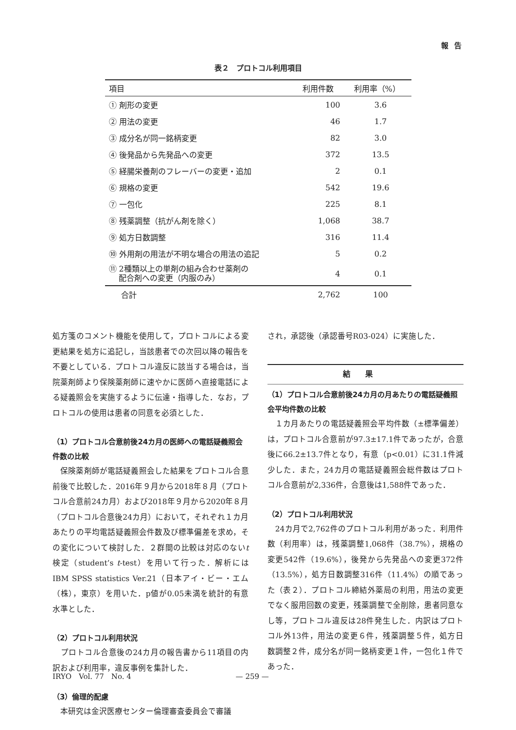報告
表２　プロトコル利用項目
| 項目 | 利用件数 | 利用率（%） |
| --- | --- | --- |
| ① 剤形の変更 | 100 | 3.6 |
| ② 用法の変更 | 46 | 1.7 |
| ③ 成分名が同一銘柄変更 | 82 | 3.0 |
| ④ 後発品から先発品への変更 | 372 | 13.5 |
| ⑤ 経腸栄養剤のフレーバーの変更・追加 | 2 | 0.1 |
| ⑥ 規格の変更 | 542 | 19.6 |
| ⑦ 一包化 | 225 | 8.1 |
| ⑧ 残薬調整（抗がん剤を除く） | 1,068 | 38.7 |
| ⑨ 処方日数調整 | 316 | 11.4 |
| ⑩ 外用剤の用法が不明な場合の用法の追記 | 5 | 0.2 |
| ⑪ 2種類以上の単剤の組み合わせ薬剤の 配合剤への変更（内服のみ） | 4 | 0.1 |
| 合計 | 2,762 | 100 |
処方箋のコメント機能を使用して，プロトコルによる変更結果を処方に追記し，当該患者での次回以降の報告を不要としている．プロトコル違反に該当する場合は，当院薬剤師より保険薬剤師に速やかに医師へ直接電話による疑義照会を実施するように伝達・指導した．なお，プロトコルの使用は患者の同意を必須とした．
（1）プロトコル合意前後24カ月の医師への電話疑義照会件数の比較
　保険薬剤師が電話疑義照会した結果をプロトコル合意前後で比較した．2016年９月から2018年８月（プロトコル合意前24カ月）および2018年９月から2020年８月（プロトコル合意後24カ月）において，それぞれ１カ月あたりの平均電話疑義照会件数及び標準偏差を求め，その変化について検討した．２群間の比較は対応のないt検定（student’s t-test）を用いて行った．解析にはIBM SPSS statistics Ver.21（日本アイ・ビー・エム（株），東京）を用いた．p値が0.05未満を統計的有意水準とした．
（2）プロトコル利用状況
　プロトコル合意後の24カ月の報告書から11項目の内訳および利用率，違反事例を集計した．
（3）倫理的配慮
　本研究は金沢医療センター倫理審査委員会で審議
され，承認後（承認番号R03-024）に実施した．
結果
（1）プロトコル合意前後24カ月の月あたりの電話疑義照会平均件数の比較
　１カ月あたりの電話疑義照会平均件数（±標準偏差）は，プロトコル合意前が97.3±17.1件であったが，合意後に66.2±13.7件となり，有意（p<0.01）に31.1件減少した．また，24カ月の電話疑義照会総件数はプロトコル合意前が2,336件，合意後は1,588件であった．
（2）プロトコル利用状況
　24カ月で2,762件のプロトコル利用があった．利用件数（利用率）は，残薬調整1,068件（38.7%），規格の変更542件（19.6%），後発から先発品への変更372件（13.5%），処方日数調整316件（11.4%）の順であった（表２）．プロトコル締結外薬局の利用，用法の変更でなく服用回数の変更，残薬調整で全削除，患者同意なし等，プロトコル違反は28件発生した．内訳はプロトコル外13件，用法の変更６件，残薬調整５件，処方日数調整２件，成分名が同一銘柄変更１件，一包化１件であった．
IRYO　Vol. 77　No. 4 — 259 —